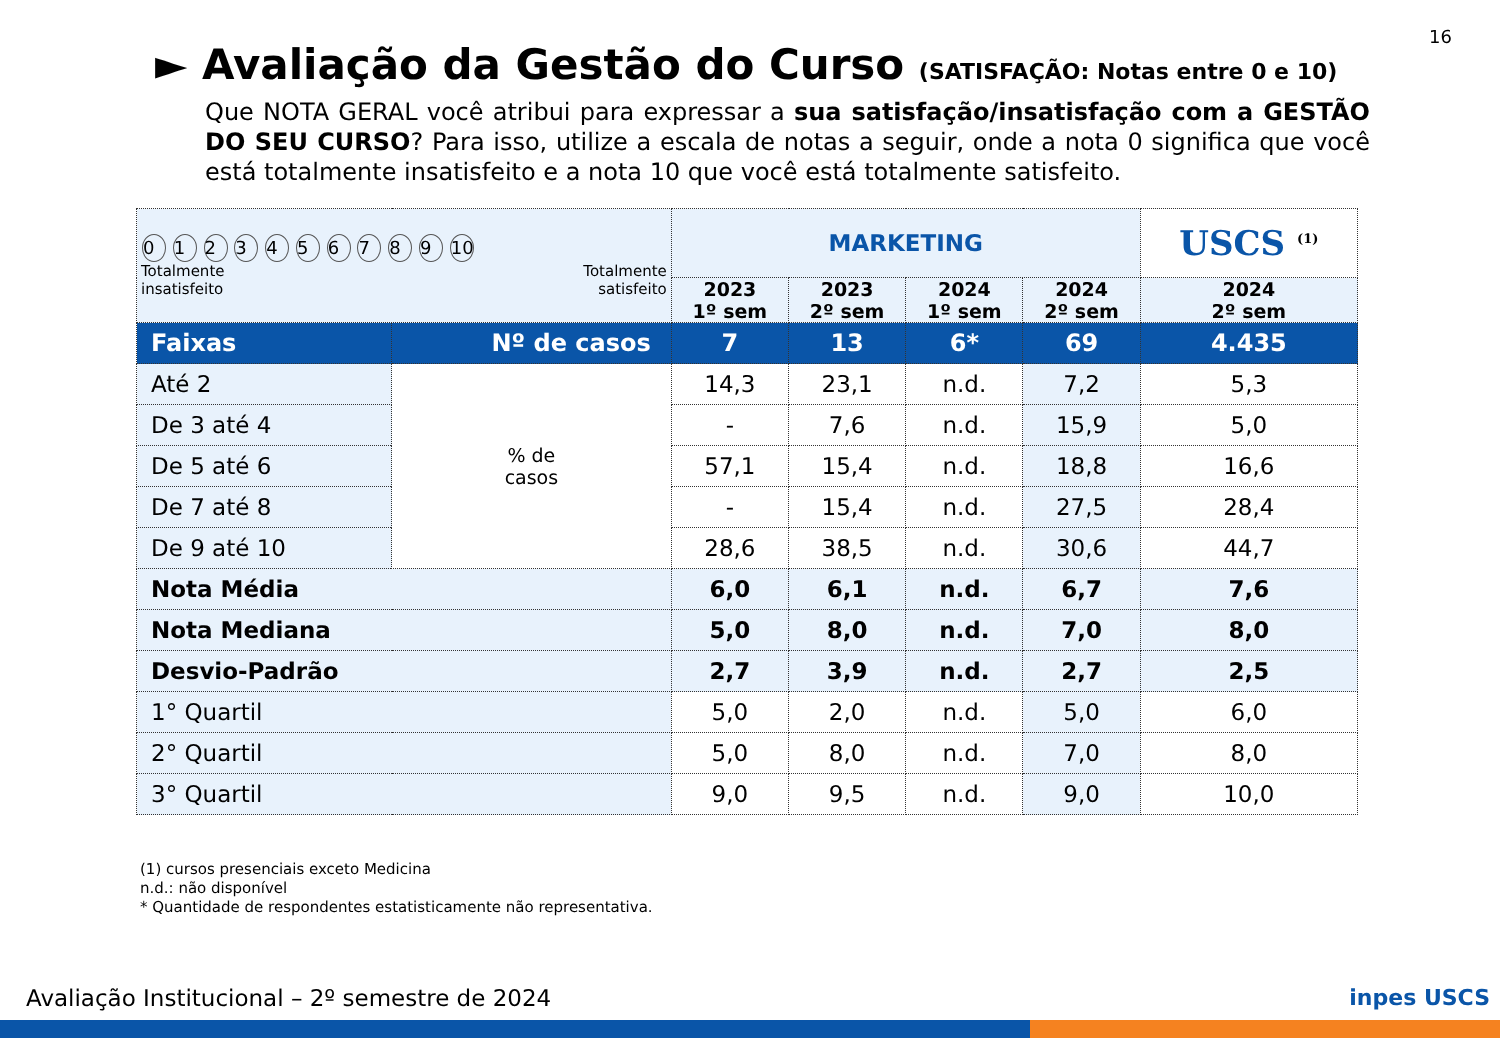16
► Avaliação da Gestão do Curso (SATISFAÇÃO: Notas entre 0 e 10)
Que NOTA GERAL você atribui para expressar a sua satisfação/insatisfação com a GESTÃO DO SEU CURSO? Para isso, utilize a escala de notas a seguir, onde a nota 0 significa que você está totalmente insatisfeito e a nota 10 que você está totalmente satisfeito.
| 0 1 2 3 4 5 6 7 8 9 10 Totalmente insatisfeito Totalmente satisfeito | | MARKETING | | | | USCS <sup>(1)</sup> |
| | | 2023 1º sem | 2023 2º sem | 2024 1º sem | 2024 2º sem | 2024 2º sem |
| Faixas | Nº de casos | 7 | 13 | 6* | 69 | 4.435 |
| Até 2 | % de casos | 14,3 | 23,1 | n.d. | 7,2 | 5,3 |
| De 3 até 4 | | - | 7,6 | n.d. | 15,9 | 5,0 |
| De 5 até 6 | | 57,1 | 15,4 | n.d. | 18,8 | 16,6 |
| De 7 até 8 | | - | 15,4 | n.d. | 27,5 | 28,4 |
| De 9 até 10 | | 28,6 | 38,5 | n.d. | 30,6 | 44,7 |
| Nota Média | | 6,0 | 6,1 | n.d. | 6,7 | 7,6 |
| Nota Mediana | | 5,0 | 8,0 | n.d. | 7,0 | 8,0 |
| Desvio-Padrão | | 2,7 | 3,9 | n.d. | 2,7 | 2,5 |
| 1° Quartil | | 5,0 | 2,0 | n.d. | 5,0 | 6,0 |
| 2° Quartil | | 5,0 | 8,0 | n.d. | 7,0 | 8,0 |
| 3° Quartil | | 9,0 | 9,5 | n.d. | 9,0 | 10,0 |
(1) cursos presenciais exceto Medicina
n.d.: não disponível
* Quantidade de respondentes estatisticamente não representativa.
Avaliação Institucional – 2º semestre de 2024
inpes USCS